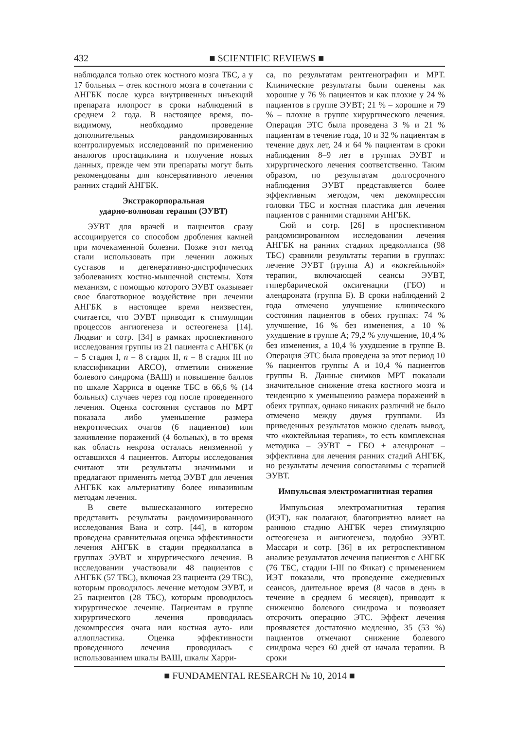432 ■ SCIENTIFIC REVIEWS ■
наблюдался только отек костного мозга ТБС, а у 17 больных – отек костного мозга в сочетании с АНГБК после курса внутривенных инъекций препарата илопрост в сроки наблюдений в среднем 2 года. В настоящее время, по-видимому, необходимо проведение дополнительных рандомизированных контролируемых исследований по применению аналогов простациклина и получение новых данных, прежде чем эти препараты могут быть рекомендованы для консервативного лечения ранних стадий АНГБК.
Экстракорпоральная
ударно-волновая терапия (ЭУВТ)
ЭУВТ для врачей и пациентов сразу ассоциируется со способом дробления камней при мочекаменной болезни. Позже этот метод стали использовать при лечении ложных суставов и дегенеративно-дистрофических заболеваниях костно-мышечной системы. Хотя механизм, с помощью которого ЭУВТ оказывает свое благотворное воздействие при лечении АНГБК в настоящее время неизвестен, считается, что ЭУВТ приводит к стимуляции процессов ангиогенеза и остеогенеза [14]. Людвиг и сотр. [34] в рамках проспективного исследования группы из 21 пациента с АНГБК (n = 5 стадия I, n = 8 стадия II, n = 8 стадия III по классификации ARCO), отметили снижение болевого синдрома (ВАШ) и повышение баллов по шкале Харриса в оценке ТБС в 66,6 % (14 больных) случаев через год после проведенного лечения. Оценка состояния суставов по МРТ показала либо уменьшение размера некротических очагов (6 пациентов) или заживление поражений (4 больных), в то время как область некроза осталась неизменной у оставшихся 4 пациентов. Авторы исследования считают эти результаты значимыми и предлагают применять метод ЭУВТ для лечения АНГБК как альтернативу более инвазивным методам лечения.
В свете вышесказанного интересно представить результаты рандомизированного исследования Вана и сотр. [44], в котором проведена сравнительная оценка эффективности лечения АНГБК в стадии предколлапса в группах ЭУВТ и хирургического лечения. В исследовании участвовали 48 пациентов с АНГБК (57 ТБС), включая 23 пациента (29 ТБС), которым проводилось лечение методом ЭУВТ, и 25 пациентов (28 ТБС), которым проводилось хирургическое лечение. Пациентам в группе хирургического лечения проводилась декомпрессия очага или костная ауто- или аллопластика. Оценка эффективности проведенного лечения проводилась с использованием шкалы ВАШ, шкалы Харри-
са, по результатам рентгенографии и МРТ. Клинические результаты были оценены как хорошие у 76 % пациентов и как плохие у 24 % пациентов в группе ЭУВТ; 21 % – хорошие и 79 % – плохие в группе хирургического лечения. Операция ЭТС была проведена 3 % и 21 % пациентам в течение года, 10 и 32 % пациентам в течение двух лет, 24 и 64 % пациентам в сроки наблюдения 8–9 лет в группах ЭУВТ и хирургического лечения соответственно. Таким образом, по результатам долгосрочного наблюдения ЭУВТ представляется более эффективным методом, чем декомпрессия головки ТБС и костная пластика для лечения пациентов с ранними стадиями АНГБК.
Сюй и сотр. [26] в проспективном рандомизированном исследовании лечения АНГБК на ранних стадиях предколлапса (98 ТБС) сравнили результаты терапии в группах: лечение ЭУВТ (группа А) и «коктейльной» терапии, включающей сеансы ЭУВТ, гипербарической оксигенации (ГБО) и алендроната (группа Б). В сроки наблюдений 2 года отмечено улучшение клинического состояния пациентов в обеих группах: 74 % улучшение, 16 % без изменения, а 10 % ухудшение в группе А; 79,2 % улучшение, 10,4 % без изменения, а 10,4 % ухудшение в группе В. Операция ЭТС была проведена за этот период 10 % пациентов группы А и 10,4 % пациентов группы В. Данные снимков МРТ показали значительное снижение отека костного мозга и тенденцию к уменьшению размера поражений в обеих группах, однако никаких различий не было отмечено между двумя группами. Из приведенных результатов можно сделать вывод, что «коктейльная терапия», то есть комплексная методика – ЭУВТ + ГБО + алендронат – эффективна для лечения ранних стадий АНГБК, но результаты лечения сопоставимы с терапией ЭУВТ.
Импульсная электромагнитная терапия
Импульсная электромагнитная терапия (ИЭТ), как полагают, благоприятно влияет на раннюю стадию АНГБК через стимуляцию остеогенеза и ангиогенеза, подобно ЭУВТ. Массари и сотр. [36] в их ретроспективном анализе результатов лечения пациентов с АНГБК (76 ТБС, стадии I-III по Фикат) с применением ИЭТ показали, что проведение ежедневных сеансов, длительное время (8 часов в день в течение в среднем 6 месяцев), приводит к снижению болевого синдрома и позволяет отсрочить операцию ЭТС. Эффект лечения проявляется достаточно медленно, 35 (53 %) пациентов отмечают снижение болевого синдрома через 60 дней от начала терапии. В сроки
■ FUNDAMENTAL RESEARCH № 10, 2014 ■